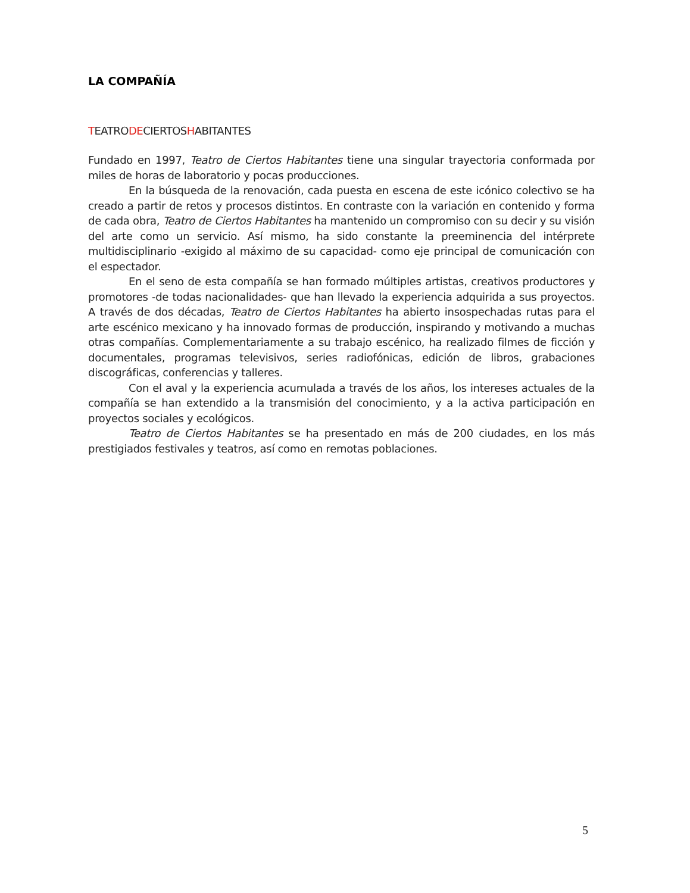LA COMPAÑÍA
TEATRODECIERTOSHABITANTES
Fundado en 1997, Teatro de Ciertos Habitantes tiene una singular trayectoria conformada por miles de horas de laboratorio y pocas producciones.
En la búsqueda de la renovación, cada puesta en escena de este icónico colectivo se ha creado a partir de retos y procesos distintos. En contraste con la variación en contenido y forma de cada obra, Teatro de Ciertos Habitantes ha mantenido un compromiso con su decir y su visión del arte como un servicio. Así mismo, ha sido constante la preeminencia del intérprete multidisciplinario -exigido al máximo de su capacidad- como eje principal de comunicación con el espectador.
En el seno de esta compañía se han formado múltiples artistas, creativos productores y promotores -de todas nacionalidades- que han llevado la experiencia adquirida a sus proyectos. A través de dos décadas, Teatro de Ciertos Habitantes ha abierto insospechadas rutas para el arte escénico mexicano y ha innovado formas de producción, inspirando y motivando a muchas otras compañías. Complementariamente a su trabajo escénico, ha realizado filmes de ficción y documentales, programas televisivos, series radiofónicas, edición de libros, grabaciones discográficas, conferencias y talleres.
Con el aval y la experiencia acumulada a través de los años, los intereses actuales de la compañía se han extendido a la transmisión del conocimiento, y a la activa participación en proyectos sociales y ecológicos.
Teatro de Ciertos Habitantes se ha presentado en más de 200 ciudades, en los más prestigiados festivales y teatros, así como en remotas poblaciones.
5